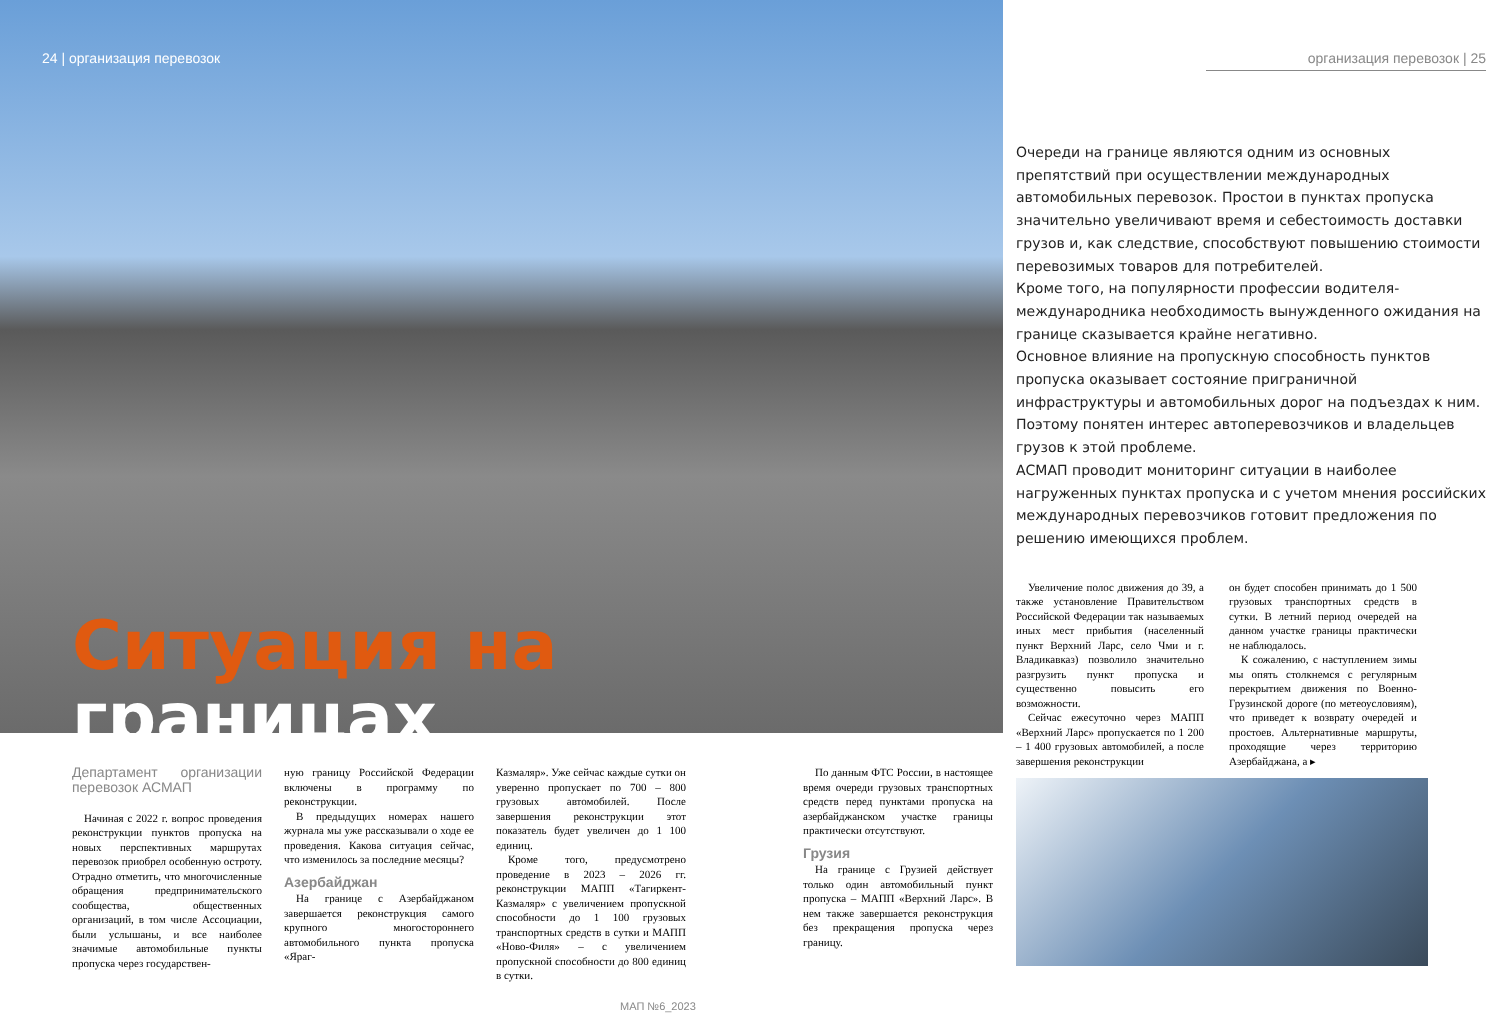24 | организация перевозок
Ситуация на
границах
Департамент организации перевозок АСМАП
Начиная с 2022 г. вопрос проведения реконструкции пунктов пропуска на новых перспективных маршрутах перевозок приобрел особенную остроту. Отрадно отметить, что многочисленные обращения предпринимательского сообщества, общественных организаций, в том числе Ассоциации, были услышаны, и все наиболее значимые автомобильные пункты пропуска через государствен-
ную границу Российской Федерации включены в программу по реконструкции.
В предыдущих номерах нашего журнала мы уже рассказывали о ходе ее проведения. Какова ситуация сейчас, что изменилось за последние месяцы?
Азербайджан
На границе с Азербайджаном завершается реконструкция самого крупного многостороннего автомобильного пункта пропуска «Яраг-
Казмаляр». Уже сейчас каждые сутки он уверенно пропускает по 700 – 800 грузовых автомобилей. После завершения реконструкции этот показатель будет увеличен до 1 100 единиц.
Кроме того, предусмотрено проведение в 2023 – 2026 гг. реконструкции МАПП «Тагиркент-Казмаляр» с увеличением пропускной способности до 1 100 грузовых транспортных средств в сутки и МАПП «Ново-Филя» – с увеличением пропускной способности до 800 единиц в сутки.
По данным ФТС России, в настоящее время очереди грузовых транспортных средств перед пунктами пропуска на азербайджанском участке границы практически отсутствуют.
Грузия
На границе с Грузией действует только один автомобильный пункт пропуска – МАПП «Верхний Ларс». В нем также завершается реконструкция без прекращения пропуска через границу.
организация перевозок | 25
Очереди на границе являются одним из основных препятствий при осуществлении международных автомобильных перевозок. Простои в пунктах пропуска значительно увеличивают время и себестоимость доставки грузов и, как следствие, способствуют повышению стоимости перевозимых товаров для потребителей.
Кроме того, на популярности профессии водителя-международника необходимость вынужденного ожидания на границе сказывается крайне негативно.
Основное влияние на пропускную способность пунктов пропуска оказывает состояние приграничной инфраструктуры и автомобильных дорог на подъездах к ним. Поэтому понятен интерес автоперевозчиков и владельцев грузов к этой проблеме.
АСМАП проводит мониторинг ситуации в наиболее нагруженных пунктах пропуска и с учетом мнения российских международных перевозчиков готовит предложения по решению имеющихся проблем.
Увеличение полос движения до 39, а также установление Правительством Российской Федерации так называемых иных мест прибытия (населенный пункт Верхний Ларс, село Чми и г. Владикавказ) позволило значительно разгрузить пункт пропуска и существенно повысить его возможности.
Сейчас ежесуточно через МАПП «Верхний Ларс» пропускается по 1 200 – 1 400 грузовых автомобилей, а после завершения реконструкции
он будет способен принимать до 1 500 грузовых транспортных средств в сутки. В летний период очередей на данном участке границы практически не наблюдалось.
К сожалению, с наступлением зимы мы опять столкнемся с регулярным перекрытием движения по Военно-Грузинской дороге (по метеоусловиям), что приведет к возврату очередей и простоев. Альтернативные маршруты, проходящие через территорию Азербайджана, а ▸
МАП №6_2023